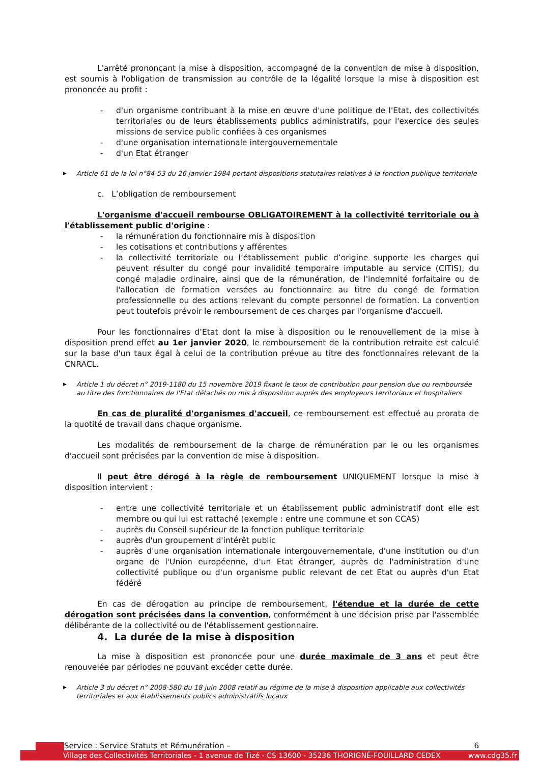L'arrêté prononçant la mise à disposition, accompagné de la convention de mise à disposition, est soumis à l'obligation de transmission au contrôle de la légalité lorsque la mise à disposition est prononcée au profit :
- d'un organisme contribuant à la mise en œuvre d'une politique de l'Etat, des collectivités territoriales ou de leurs établissements publics administratifs, pour l'exercice des seules missions de service public confiées à ces organismes
- d'une organisation internationale intergouvernementale
- d'un Etat étranger
▶ Article 61 de la loi n°84-53 du 26 janvier 1984 portant dispositions statutaires relatives à la fonction publique territoriale
c. L’obligation de remboursement
L'organisme d'accueil rembourse OBLIGATOIREMENT à la collectivité territoriale ou à l'établissement public d'origine :
- la rémunération du fonctionnaire mis à disposition
- les cotisations et contributions y afférentes
- la collectivité territoriale ou l’établissement public d’origine supporte les charges qui peuvent résulter du congé pour invalidité temporaire imputable au service (CITIS), du congé maladie ordinaire, ainsi que de la rémunération, de l'indemnité forfaitaire ou de l'allocation de formation versées au fonctionnaire au titre du congé de formation professionnelle ou des actions relevant du compte personnel de formation. La convention peut toutefois prévoir le remboursement de ces charges par l'organisme d'accueil.
Pour les fonctionnaires d’Etat dont la mise à disposition ou le renouvellement de la mise à disposition prend effet au 1er janvier 2020, le remboursement de la contribution retraite est calculé sur la base d'un taux égal à celui de la contribution prévue au titre des fonctionnaires relevant de la CNRACL.
▶ Article 1 du décret n° 2019-1180 du 15 novembre 2019 fixant le taux de contribution pour pension due ou remboursée au titre des fonctionnaires de l'Etat détachés ou mis à disposition auprès des employeurs territoriaux et hospitaliers
En cas de pluralité d'organismes d'accueil, ce remboursement est effectué au prorata de la quotité de travail dans chaque organisme.
Les modalités de remboursement de la charge de rémunération par le ou les organismes d'accueil sont précisées par la convention de mise à disposition.
Il peut être dérogé à la règle de remboursement UNIQUEMENT lorsque la mise à disposition intervient :
- entre une collectivité territoriale et un établissement public administratif dont elle est membre ou qui lui est rattaché (exemple : entre une commune et son CCAS)
- auprès du Conseil supérieur de la fonction publique territoriale
- auprès d'un groupement d'intérêt public
- auprès d'une organisation internationale intergouvernementale, d'une institution ou d'un organe de l'Union européenne, d'un Etat étranger, auprès de l'administration d'une collectivité publique ou d'un organisme public relevant de cet Etat ou auprès d'un Etat fédéré
En cas de dérogation au principe de remboursement, l'étendue et la durée de cette dérogation sont précisées dans la convention, conformément à une décision prise par l'assemblée délibérante de la collectivité ou de l'établissement gestionnaire.
4. La durée de la mise à disposition
La mise à disposition est prononcée pour une durée maximale de 3 ans et peut être renouvelée par périodes ne pouvant excéder cette durée.
▶ Article 3 du décret n° 2008-580 du 18 juin 2008 relatif au régime de la mise à disposition applicable aux collectivités territoriales et aux établissements publics administratifs locaux
Service : Service Statuts et Rémunération – 6
Village des Collectivités Territoriales - 1 avenue de Tizé - CS 13600 - 35236 THORIGNÉ-FOUILLARD CEDEX www.cdg35.fr